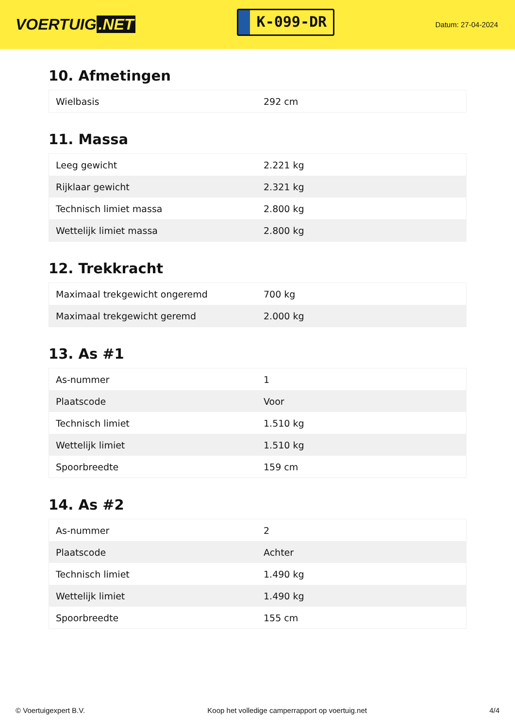VOERTUIG.NET
K-099-DR
Datum: 27-04-2024
10. Afmetingen
| Wielbasis | 292 cm |
11. Massa
| Leeg gewicht | 2.221 kg |
| Rijklaar gewicht | 2.321 kg |
| Technisch limiet massa | 2.800 kg |
| Wettelijk limiet massa | 2.800 kg |
12. Trekkracht
| Maximaal trekgewicht ongeremd | 700 kg |
| Maximaal trekgewicht geremd | 2.000 kg |
13. As #1
| As-nummer | 1 |
| Plaatscode | Voor |
| Technisch limiet | 1.510 kg |
| Wettelijk limiet | 1.510 kg |
| Spoorbreedte | 159 cm |
14. As #2
| As-nummer | 2 |
| Plaatscode | Achter |
| Technisch limiet | 1.490 kg |
| Wettelijk limiet | 1.490 kg |
| Spoorbreedte | 155 cm |
© Voertuigexpert B.V. Koop het volledige camperrapport op voertuig.net 4/4